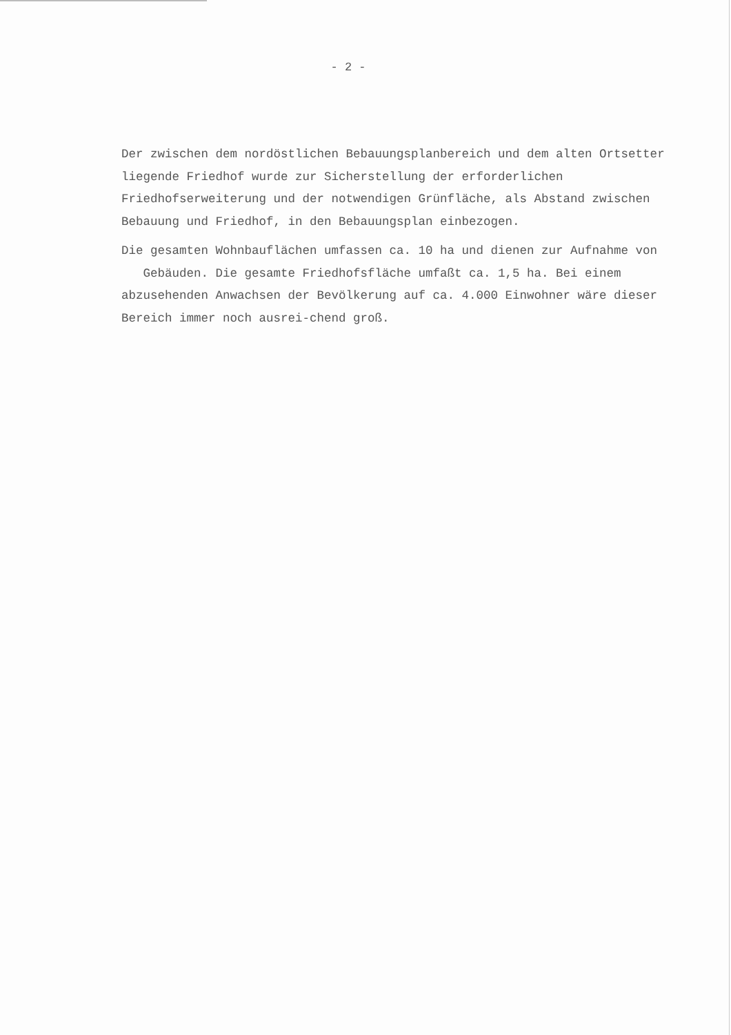- 2 -
Der zwischen dem nordöstlichen Bebauungsplanbereich und dem alten Ortsetter liegende Friedhof wurde zur Sicherstellung der erforderlichen Friedhofserweiterung und der notwendigen Grünfläche, als Abstand zwischen Bebauung und Friedhof, in den Bebauungsplan einbezogen.
Die gesamten Wohnbauflächen umfassen ca. 10 ha und dienen zur Aufnahme von Gebäuden. Die gesamte Friedhofsfläche umfaßt ca. 1,5 ha. Bei einem abzusehenden Anwachsen der Bevölkerung auf ca. 4.000 Einwohner wäre dieser Bereich immer noch ausrei-chend groß.